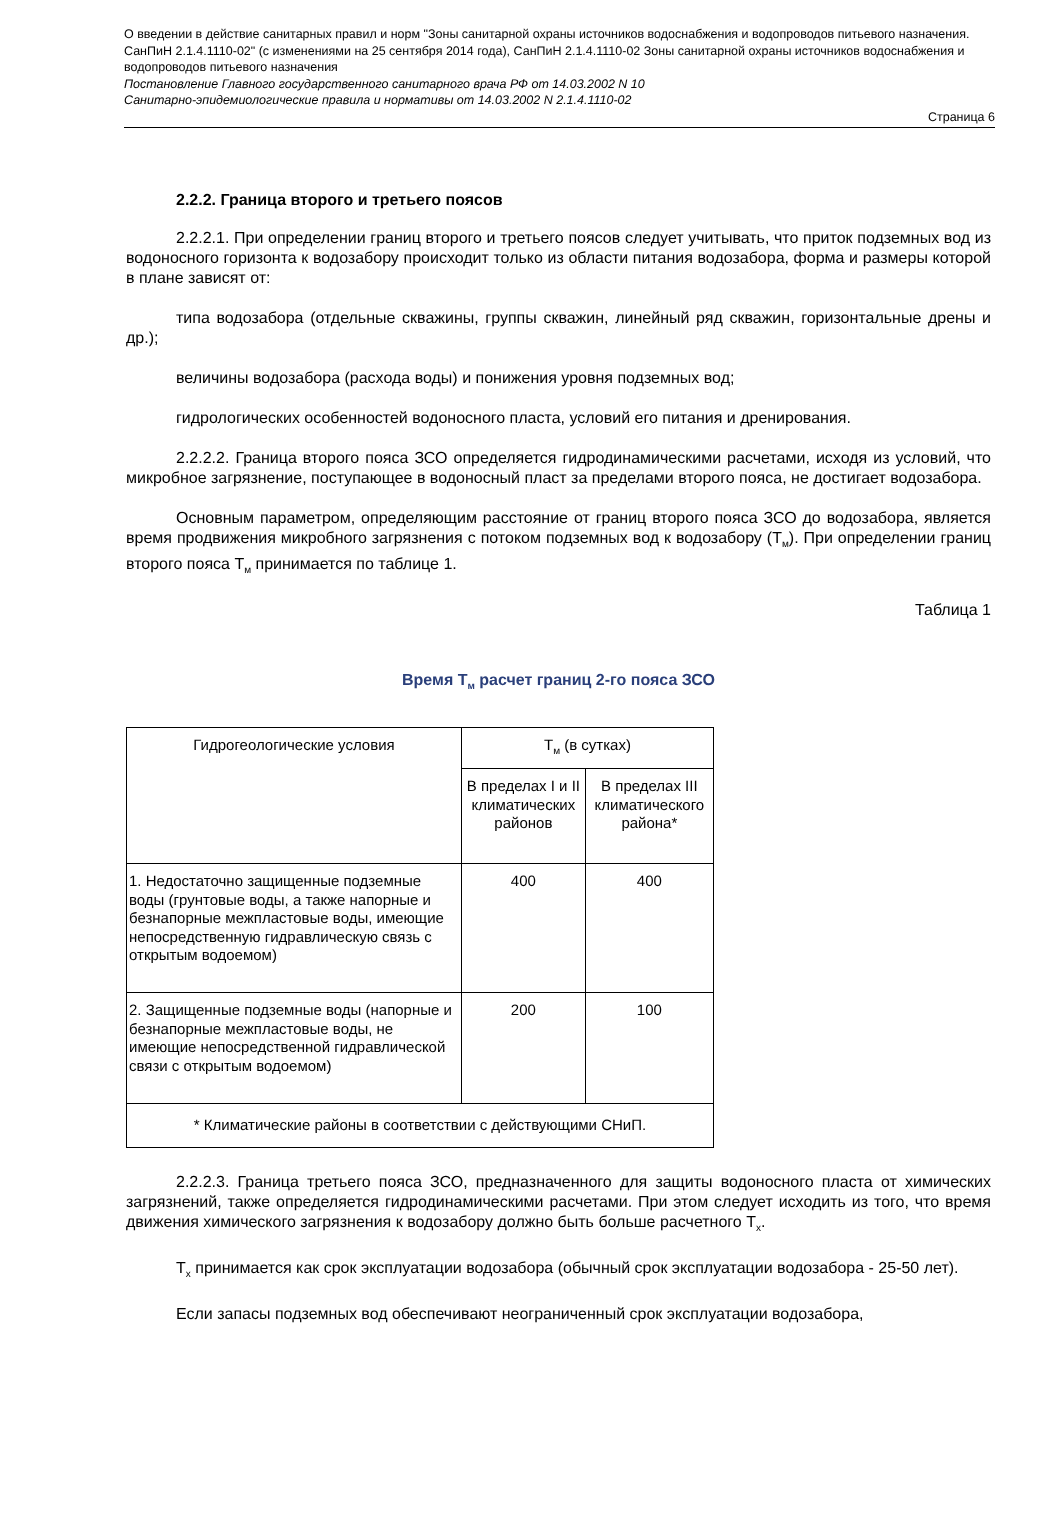О введении в действие санитарных правил и норм "Зоны санитарной охраны источников водоснабжения и водопроводов питьевого назначения. СанПиН 2.1.4.1110-02" (с изменениями на 25 сентября 2014 года), СанПиН 2.1.4.1110-02 Зоны санитарной охраны источников водоснабжения и водопроводов питьевого назначения
Постановление Главного государственного санитарного врача РФ от 14.03.2002 N 10
Санитарно-эпидемиологические правила и нормативы от 14.03.2002 N 2.1.4.1110-02
Страница 6
2.2.2. Граница второго и третьего поясов
2.2.2.1. При определении границ второго и третьего поясов следует учитывать, что приток подземных вод из водоносного горизонта к водозабору происходит только из области питания водозабора, форма и размеры которой в плане зависят от:
типа водозабора (отдельные скважины, группы скважин, линейный ряд скважин, горизонтальные дрены и др.);
величины водозабора (расхода воды) и понижения уровня подземных вод;
гидрологических особенностей водоносного пласта, условий его питания и дренирования.
2.2.2.2. Граница второго пояса ЗСО определяется гидродинамическими расчетами, исходя из условий, что микробное загрязнение, поступающее в водоносный пласт за пределами второго пояса, не достигает водозабора.
Основным параметром, определяющим расстояние от границ второго пояса ЗСО до водозабора, является время продвижения микробного загрязнения с потоком подземных вод к водозабору (Т<sub>м</sub>). При определении границ второго пояса Т<sub>м</sub> принимается по таблице 1.
Таблица 1
Время Т<sub>м</sub> расчет границ 2-го пояса ЗСО
| Гидрогеологические условия | Т<sub>м</sub> (в сутках) | |
| | В пределах I и II климатических районов | В пределах III климатического района* |
| 1. Недостаточно защищенные подземные воды (грунтовые воды, а также напорные и безнапорные межпластовые воды, имеющие непосредственную гидравлическую связь с открытым водоемом) | 400 | 400 |
| 2. Защищенные подземные воды (напорные и безнапорные межпластовые воды, не имеющие непосредственной гидравлической связи с открытым водоемом) | 200 | 100 |
| * Климатические районы в соответствии с действующими СНиП. | | |
2.2.2.3. Граница третьего пояса ЗСО, предназначенного для защиты водоносного пласта от химических загрязнений, также определяется гидродинамическими расчетами. При этом следует исходить из того, что время движения химического загрязнения к водозабору должно быть больше расчетного Т<sub>х</sub>.
Т<sub>х</sub> принимается как срок эксплуатации водозабора (обычный срок эксплуатации водозабора - 25-50 лет).
Если запасы подземных вод обеспечивают неограниченный срок эксплуатации водозабора,